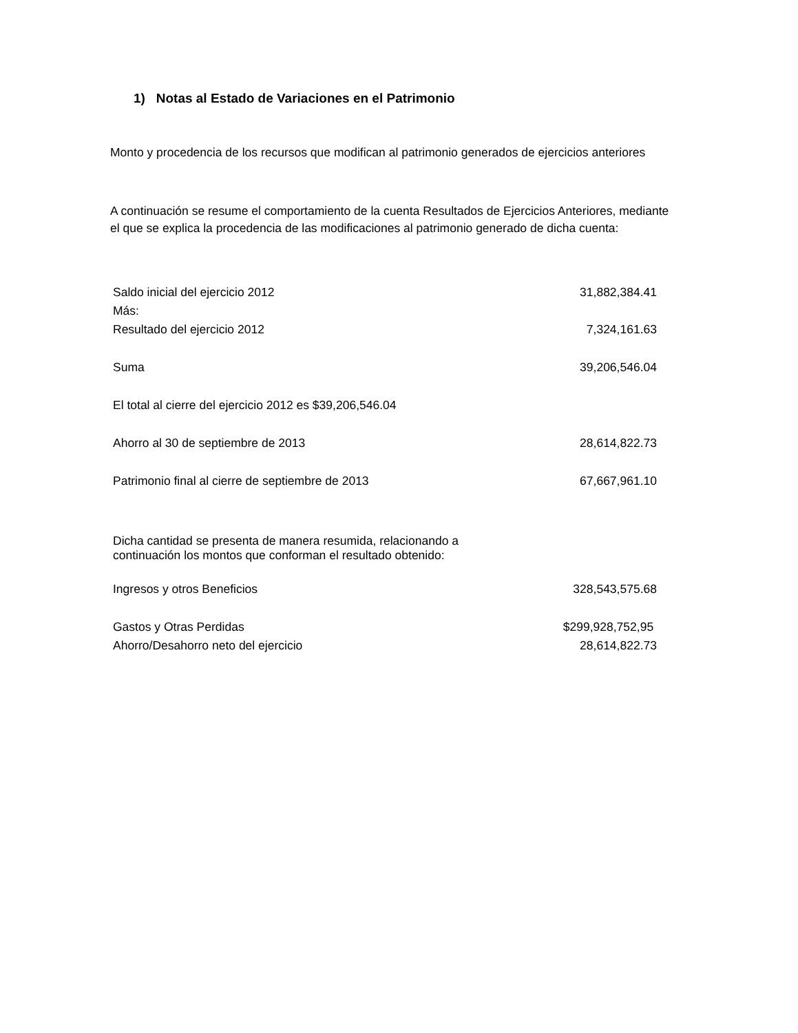1) Notas al Estado de Variaciones en el Patrimonio
Monto y procedencia de los recursos que modifican al patrimonio generados de ejercicios anteriores
A continuación se resume el comportamiento de la cuenta Resultados de Ejercicios Anteriores, mediante el que se explica la procedencia de las modificaciones al patrimonio generado de dicha cuenta:
| Saldo inicial del ejercicio 2012 | 31,882,384.41 |
| Más: | |
| Resultado del ejercicio 2012 | 7,324,161.63 |
| Suma | 39,206,546.04 |
| El total al cierre del ejercicio 2012 es $39,206,546.04 | |
| Ahorro al 30 de septiembre de 2013 | 28,614,822.73 |
| Patrimonio final al cierre de septiembre de 2013 | 67,667,961.10 |
| Dicha cantidad se presenta de manera resumida, relacionando a continuación los montos que conforman el resultado obtenido: | |
| Ingresos y otros Beneficios | 328,543,575.68 |
| Gastos y Otras Perdidas | $299,928,752,95 |
| Ahorro/Desahorro neto del ejercicio | 28,614,822.73 |